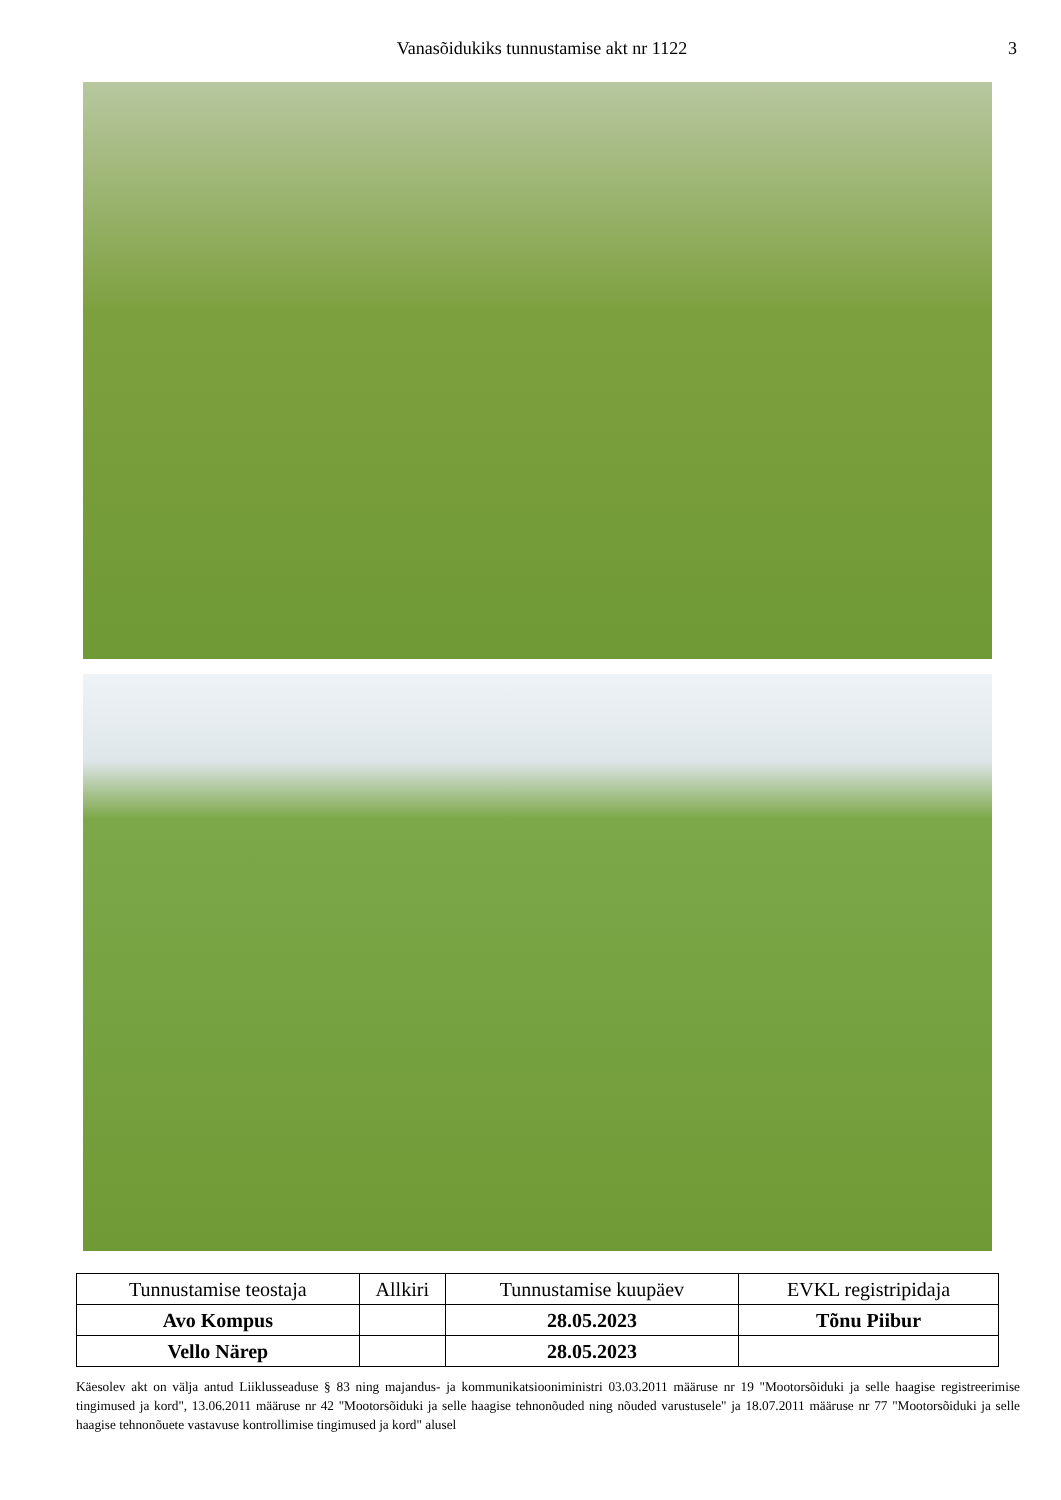Vanasõidukiks tunnustamise akt nr 1122 3
| Tunnustamise teostaja | Allkiri | Tunnustamise kuupäev | EVKL registripidaja |
| --- | --- | --- | --- |
| Avo Kompus | | 28.05.2023 | Tõnu Piibur |
| Vello Närep | | 28.05.2023 | |
Käesolev akt on välja antud Liiklusseaduse § 83 ning majandus- ja kommunikatsiooniministri 03.03.2011 määruse nr 19 "Mootorsõiduki ja selle haagise registreerimise tingimused ja kord", 13.06.2011 määruse nr 42 "Mootorsõiduki ja selle haagise tehnonõuded ning nõuded varustusele" ja 18.07.2011 määruse nr 77 "Mootorsõiduki ja selle haagise tehnonõuete vastavuse kontrollimise tingimused ja kord" alusel